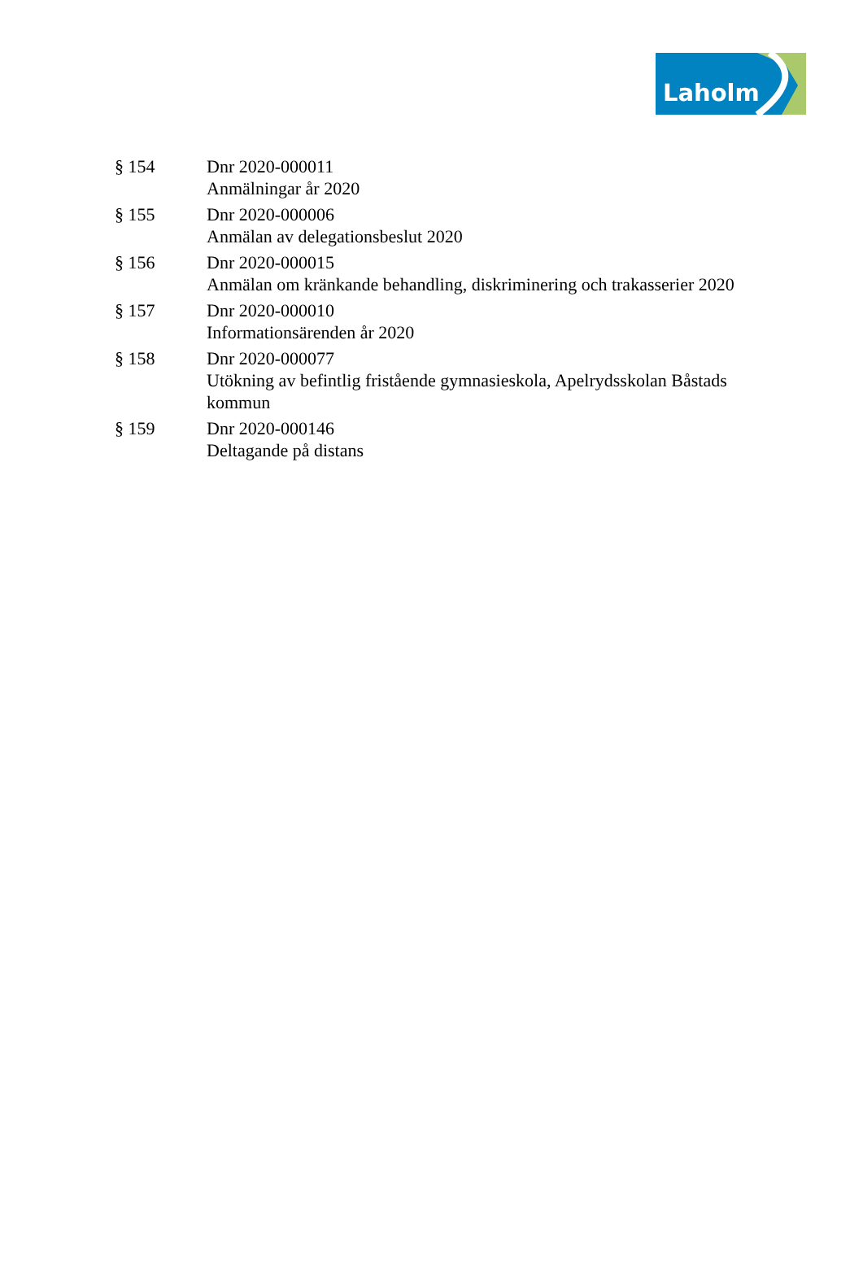Laholm
§ 154 Dnr 2020-000011
Anmälningar år 2020
§ 155 Dnr 2020-000006
Anmälan av delegationsbeslut 2020
§ 156 Dnr 2020-000015
Anmälan om kränkande behandling, diskriminering och trakasserier 2020
§ 157 Dnr 2020-000010
Informationsärenden år 2020
§ 158 Dnr 2020-000077
Utökning av befintlig fristående gymnasieskola, Apelrydsskolan Båstads kommun
§ 159 Dnr 2020-000146
Deltagande på distans